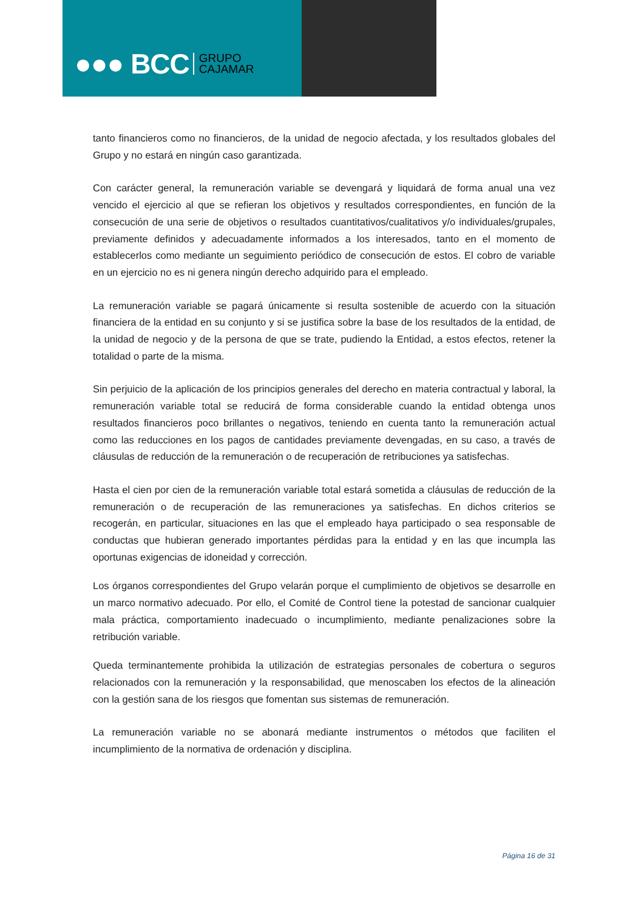●●● BCC GRUPO
CAJAMAR
tanto financieros como no financieros, de la unidad de negocio afectada, y los resultados globales del Grupo y no estará en ningún caso garantizada.
Con carácter general, la remuneración variable se devengará y liquidará de forma anual una vez vencido el ejercicio al que se refieran los objetivos y resultados correspondientes, en función de la consecución de una serie de objetivos o resultados cuantitativos/cualitativos y/o individuales/grupales, previamente definidos y adecuadamente informados a los interesados, tanto en el momento de establecerlos como mediante un seguimiento periódico de consecución de estos. El cobro de variable en un ejercicio no es ni genera ningún derecho adquirido para el empleado.
La remuneración variable se pagará únicamente si resulta sostenible de acuerdo con la situación financiera de la entidad en su conjunto y si se justifica sobre la base de los resultados de la entidad, de la unidad de negocio y de la persona de que se trate, pudiendo la Entidad, a estos efectos, retener la totalidad o parte de la misma.
Sin perjuicio de la aplicación de los principios generales del derecho en materia contractual y laboral, la remuneración variable total se reducirá de forma considerable cuando la entidad obtenga unos resultados financieros poco brillantes o negativos, teniendo en cuenta tanto la remuneración actual como las reducciones en los pagos de cantidades previamente devengadas, en su caso, a través de cláusulas de reducción de la remuneración o de recuperación de retribuciones ya satisfechas.
Hasta el cien por cien de la remuneración variable total estará sometida a cláusulas de reducción de la remuneración o de recuperación de las remuneraciones ya satisfechas. En dichos criterios se recogerán, en particular, situaciones en las que el empleado haya participado o sea responsable de conductas que hubieran generado importantes pérdidas para la entidad y en las que incumpla las oportunas exigencias de idoneidad y corrección.
Los órganos correspondientes del Grupo velarán porque el cumplimiento de objetivos se desarrolle en un marco normativo adecuado. Por ello, el Comité de Control tiene la potestad de sancionar cualquier mala práctica, comportamiento inadecuado o incumplimiento, mediante penalizaciones sobre la retribución variable.
Queda terminantemente prohibida la utilización de estrategias personales de cobertura o seguros relacionados con la remuneración y la responsabilidad, que menoscaben los efectos de la alineación con la gestión sana de los riesgos que fomentan sus sistemas de remuneración.
La remuneración variable no se abonará mediante instrumentos o métodos que faciliten el incumplimiento de la normativa de ordenación y disciplina.
Página 16 de 31